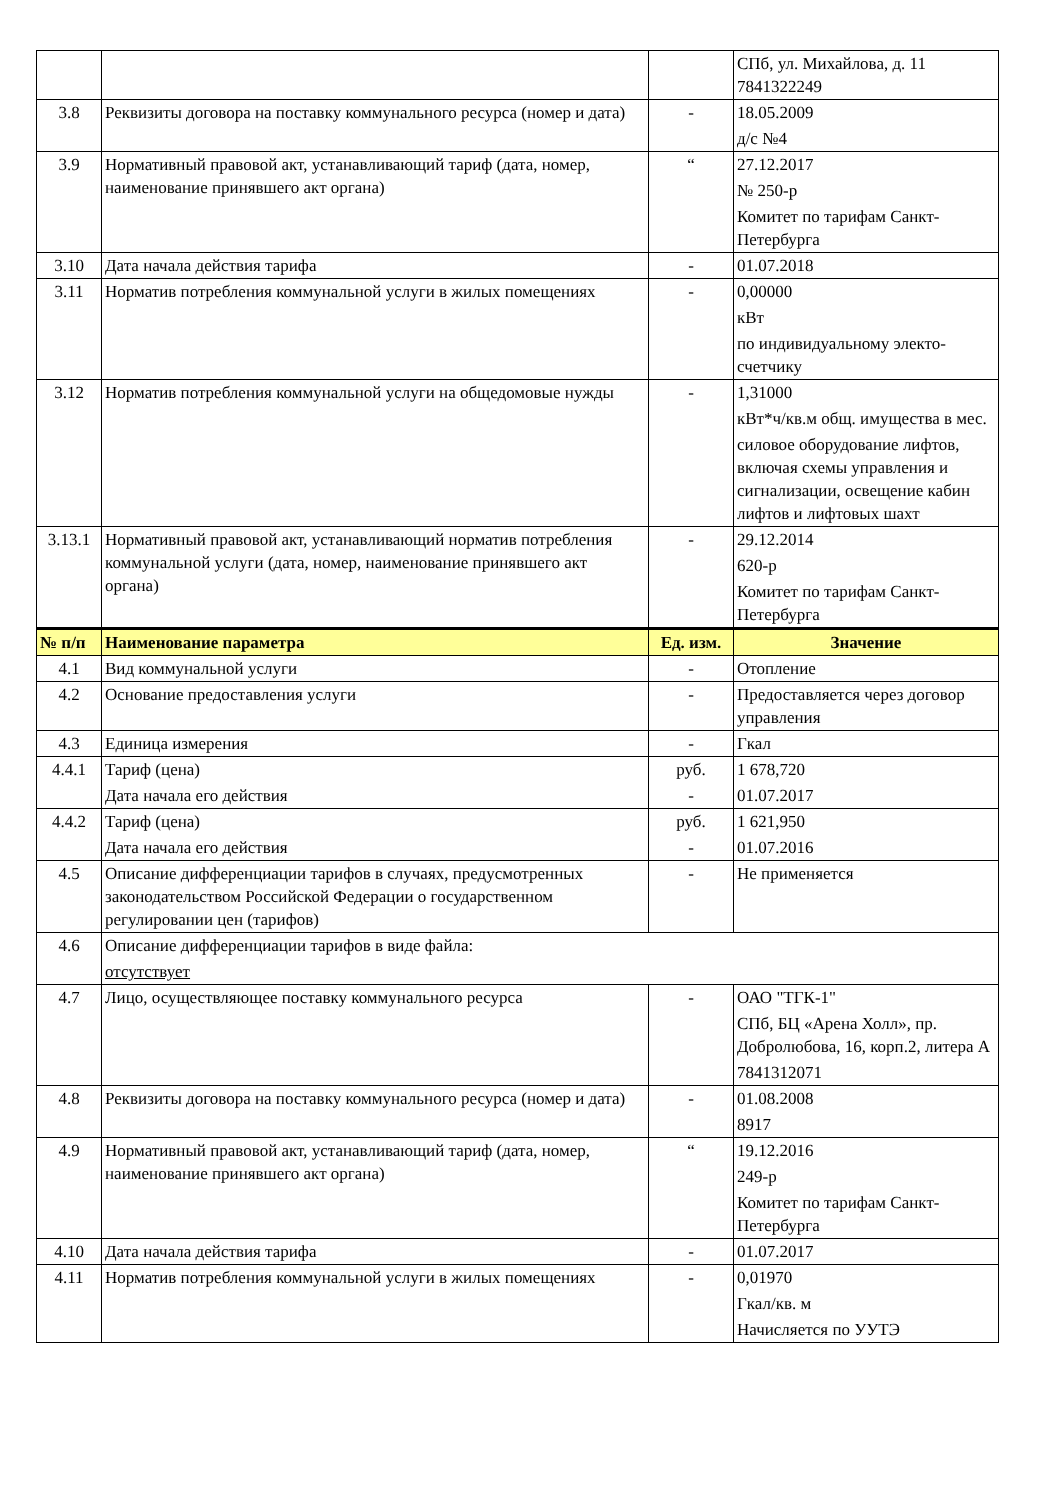| | | | СПб, ул. Михайлова, д. 11 7841322249 |
| 3.8 | Реквизиты договора на поставку коммунального ресурса (номер и дата) | - | 18.05.2009 д/с №4 |
| 3.9 | Нормативный правовой акт, устанавливающий тариф (дата, номер, наименование принявшего акт органа) | “ | 27.12.2017 № 250-р Комитет по тарифам Санкт-Петербурга |
| 3.10 | Дата начала действия тарифа | - | 01.07.2018 |
| 3.11 | Норматив потребления коммунальной услуги в жилых помещениях | - | 0,00000 кВт по индивидуальному электо-счетчику |
| 3.12 | Норматив потребления коммунальной услуги на общедомовые нужды | - | 1,31000 кВт*ч/кв.м общ. имущества в мес. силовое оборудование лифтов, включая схемы управления и сигнализации, освещение кабин лифтов и лифтовых шахт |
| 3.13.1 | Нормативный правовой акт, устанавливающий норматив потребления коммунальной услуги (дата, номер, наименование принявшего акт органа) | - | 29.12.2014 620-р Комитет по тарифам Санкт-Петербурга |
| № п/п | Наименование параметра | Ед. изм. | Значение |
| 4.1 | Вид коммунальной услуги | - | Отопление |
| 4.2 | Основание предоставления услуги | - | Предоставляется через договор управления |
| 4.3 | Единица измерения | - | Гкал |
| 4.4.1 | Тариф (цена) Дата начала его действия | руб. - | 1 678,720 01.07.2017 |
| 4.4.2 | Тариф (цена) Дата начала его действия | руб. - | 1 621,950 01.07.2016 |
| 4.5 | Описание дифференциации тарифов в случаях, предусмотренных законодательством Российской Федерации о государственном регулировании цен (тарифов) | - | Не применяется |
| 4.6 | Описание дифференциации тарифов в виде файла: отсутствует | | |
| 4.7 | Лицо, осуществляющее поставку коммунального ресурса | - | ОАО "ТГК-1" СПб, БЦ «Арена Холл», пр. Добролюбова, 16, корп.2, литера А 7841312071 |
| 4.8 | Реквизиты договора на поставку коммунального ресурса (номер и дата) | - | 01.08.2008 8917 |
| 4.9 | Нормативный правовой акт, устанавливающий тариф (дата, номер, наименование принявшего акт органа) | “ | 19.12.2016 249-р Комитет по тарифам Санкт-Петербурга |
| 4.10 | Дата начала действия тарифа | - | 01.07.2017 |
| 4.11 | Норматив потребления коммунальной услуги в жилых помещениях | - | 0,01970 Гкал/кв. м Начисляется по УУТЭ |